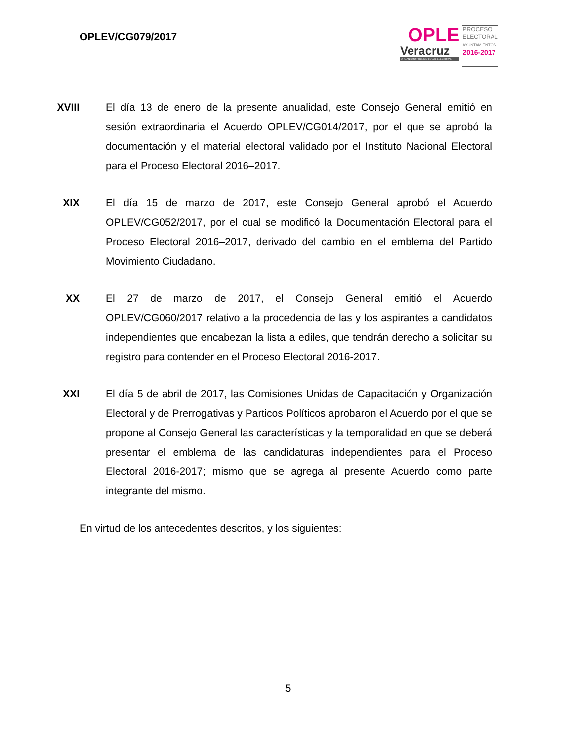OPLEV/CG079/2017
OPLE
Veracruz
ORGANISMO PÚBLICO LOCAL ELECTORAL
PROCESO
ELECTORAL
AYUNTAMIENTOS
2016-2017
XVIII
El día 13 de enero de la presente anualidad, este Consejo General emitió en sesión extraordinaria el Acuerdo OPLEV/CG014/2017, por el que se aprobó la documentación y el material electoral validado por el Instituto Nacional Electoral para el Proceso Electoral 2016–2017.
XIX El día 15 de marzo de 2017, este Consejo General aprobó el Acuerdo OPLEV/CG052/2017, por el cual se modificó la Documentación Electoral para el Proceso Electoral 2016–2017, derivado del cambio en el emblema del Partido Movimiento Ciudadano.
XX El 27 de marzo de 2017, el Consejo General emitió el Acuerdo OPLEV/CG060/2017 relativo a la procedencia de las y los aspirantes a candidatos independientes que encabezan la lista a ediles, que tendrán derecho a solicitar su registro para contender en el Proceso Electoral 2016-2017.
XXI El día 5 de abril de 2017, las Comisiones Unidas de Capacitación y Organización Electoral y de Prerrogativas y Particos Políticos aprobaron el Acuerdo por el que se propone al Consejo General las características y la temporalidad en que se deberá presentar el emblema de las candidaturas independientes para el Proceso Electoral 2016-2017; mismo que se agrega al presente Acuerdo como parte integrante del mismo.
En virtud de los antecedentes descritos, y los siguientes:
5